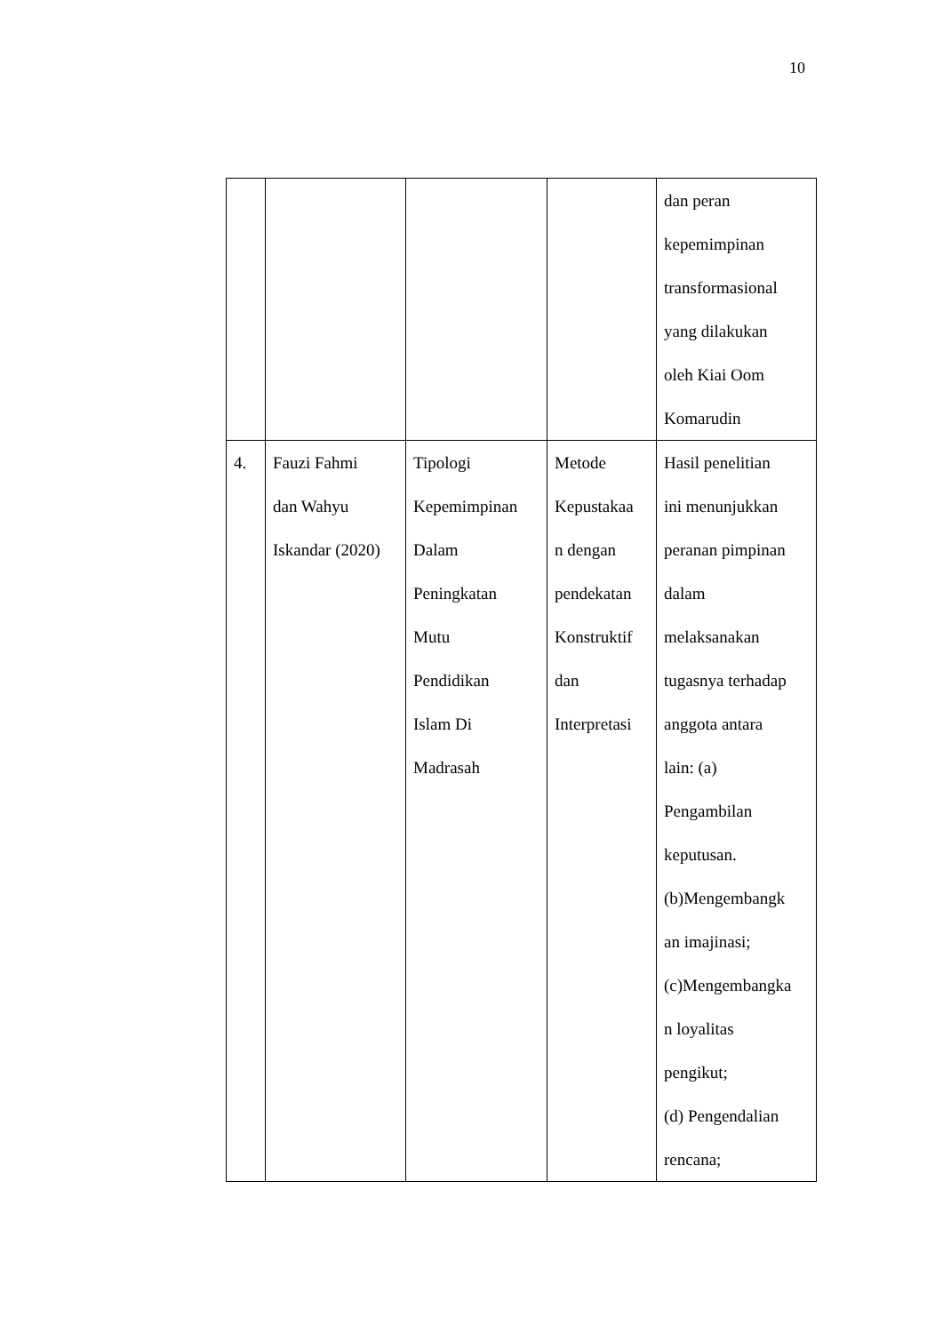10
| | | | | dan peran kepemimpinan transformasional yang dilakukan oleh Kiai Oom Komarudin |
| 4. | Fauzi Fahmi dan Wahyu Iskandar (2020) | Tipologi Kepemimpinan Dalam Peningkatan Mutu Pendidikan Islam Di Madrasah | Metode Kepustakaa n dengan pendekatan Konstruktif dan Interpretasi | Hasil penelitian ini menunjukkan peranan pimpinan dalam melaksanakan tugasnya terhadap anggota antara lain: (a) Pengambilan keputusan. (b)Mengembangk an imajinasi; (c)Mengembangka n loyalitas pengikut; (d) Pengendalian rencana; |